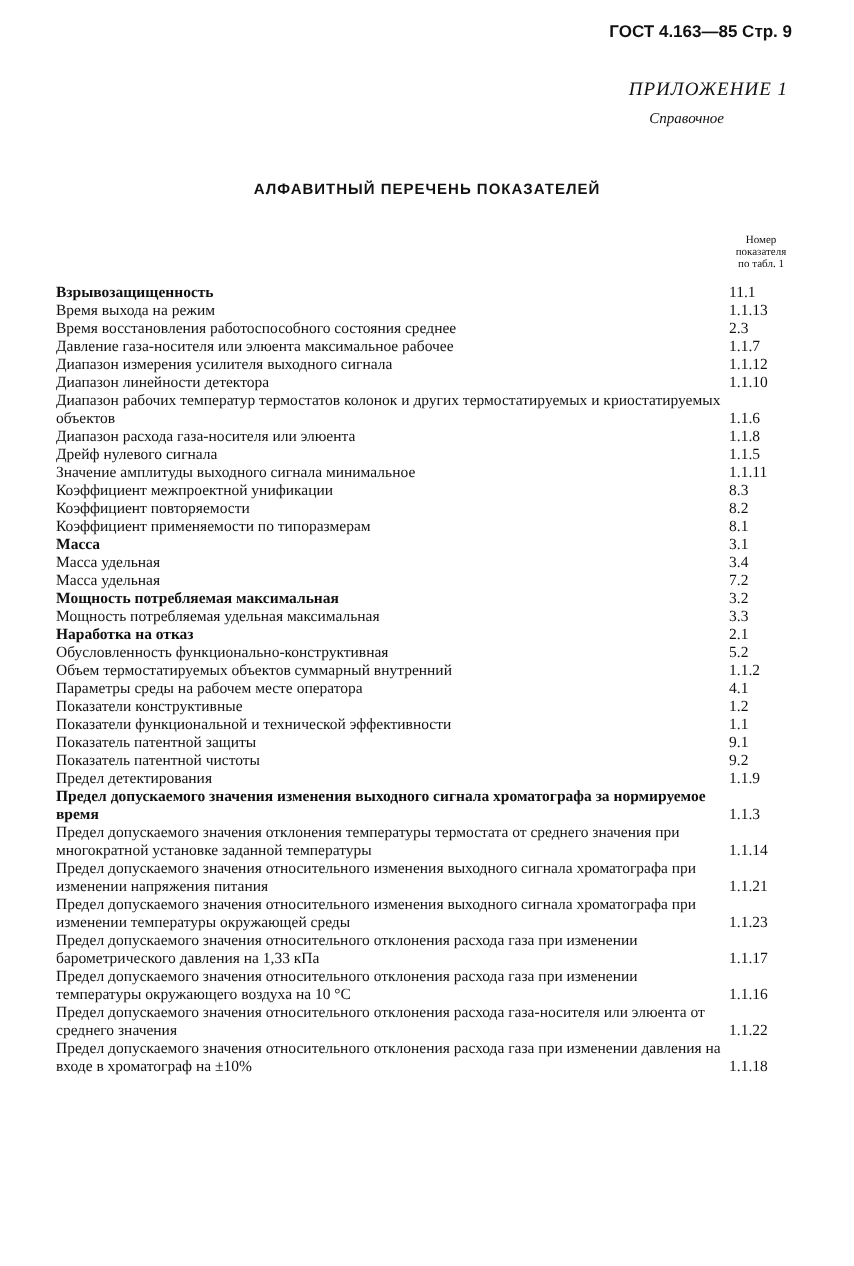ГОСТ 4.163—85 Стр. 9
ПРИЛОЖЕНИЕ 1
Справочное
АЛФАВИТНЫЙ ПЕРЕЧЕНЬ ПОКАЗАТЕЛЕЙ
| | Номер показателя по табл. 1 |
| --- | --- |
| Взрывозащищенность | 11.1 |
| Время выхода на режим | 1.1.13 |
| Время восстановления работоспособного состояния среднее | 2.3 |
| Давление газа-носителя или элюента максимальное рабочее | 1.1.7 |
| Диапазон измерения усилителя выходного сигнала | 1.1.12 |
| Диапазон линейности детектора | 1.1.10 |
| Диапазон рабочих температур термостатов колонок и других термостатируемых и криостатируемых объектов | 1.1.6 |
| Диапазон расхода газа-носителя или элюента | 1.1.8 |
| Дрейф нулевого сигнала | 1.1.5 |
| Значение амплитуды выходного сигнала минимальное | 1.1.11 |
| Коэффициент межпроектной унификации | 8.3 |
| Коэффициент повторяемости | 8.2 |
| Коэффициент применяемости по типоразмерам | 8.1 |
| Масса | 3.1 |
| Масса удельная | 3.4 |
| Масса удельная | 7.2 |
| Мощность потребляемая максимальная | 3.2 |
| Мощность потребляемая удельная максимальная | 3.3 |
| Наработка на отказ | 2.1 |
| Обусловленность функционально-конструктивная | 5.2 |
| Объем термостатируемых объектов суммарный внутренний | 1.1.2 |
| Параметры среды на рабочем месте оператора | 4.1 |
| Показатели конструктивные | 1.2 |
| Показатели функциональной и технической эффективности | 1.1 |
| Показатель патентной защиты | 9.1 |
| Показатель патентной чистоты | 9.2 |
| Предел детектирования | 1.1.9 |
| Предел допускаемого значения изменения выходного сигнала хроматографа за нормируемое время | 1.1.3 |
| Предел допускаемого значения отклонения температуры термостата от среднего значения при многократной установке заданной температуры | 1.1.14 |
| Предел допускаемого значения относительного изменения выходного сигнала хроматографа при изменении напряжения питания | 1.1.21 |
| Предел допускаемого значения относительного изменения выходного сигнала хроматографа при изменении температуры окружающей среды | 1.1.23 |
| Предел допускаемого значения относительного отклонения расхода газа при изменении барометрического давления на 1,33 кПа | 1.1.17 |
| Предел допускаемого значения относительного отклонения расхода газа при изменении температуры окружающего воздуха на 10 °С | 1.1.16 |
| Предел допускаемого значения относительного отклонения расхода газа-носителя или элюента от среднего значения | 1.1.22 |
| Предел допускаемого значения относительного отклонения расхода газа при изменении давления на входе в хроматограф на ±10% | 1.1.18 |